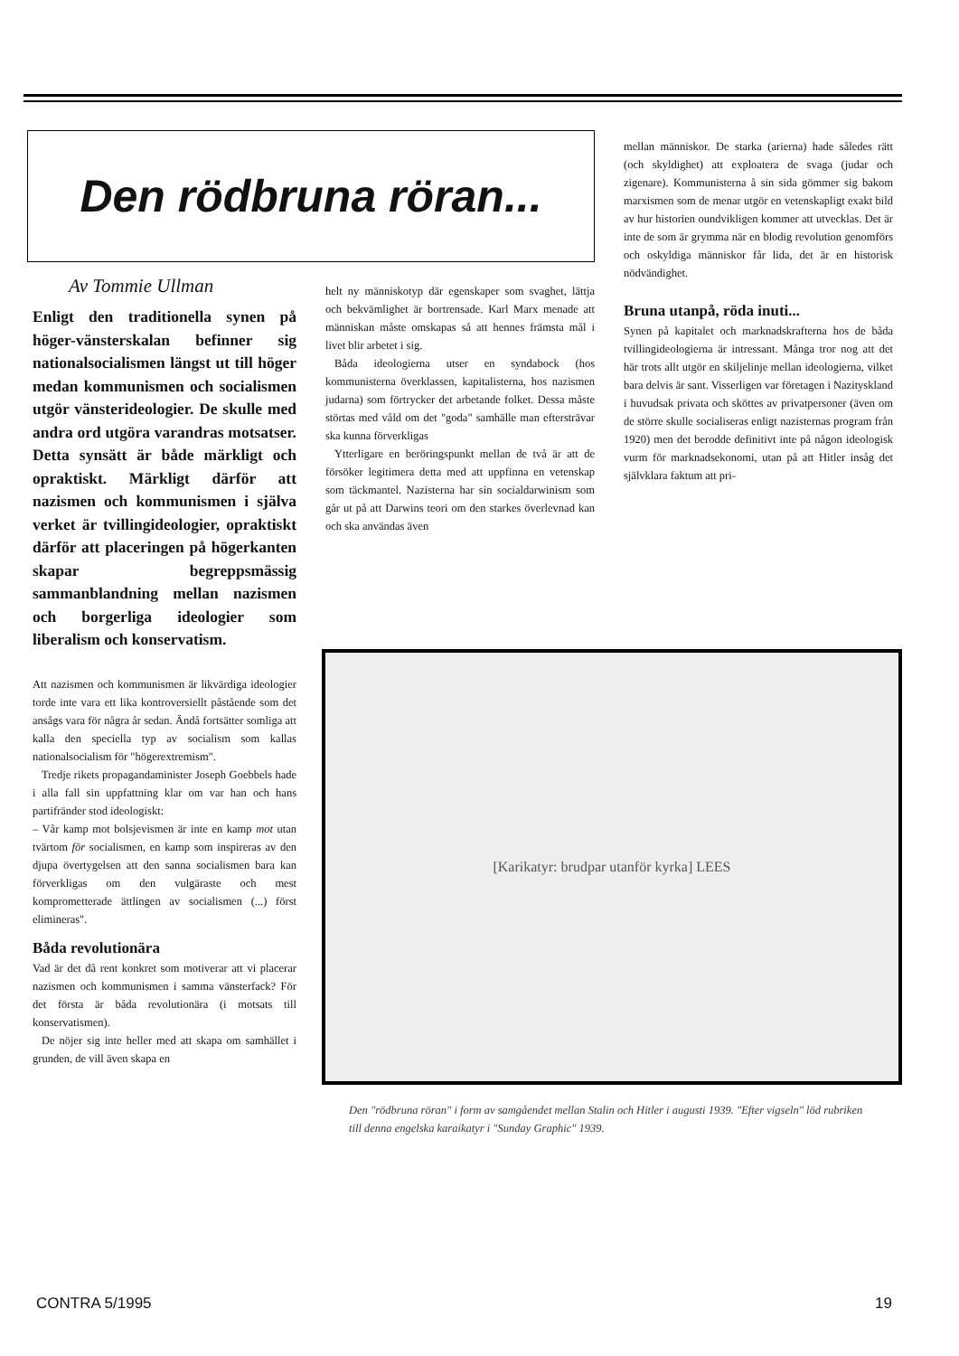Den rödbruna röran...
Av Tommie Ullman
Enligt den traditionella synen på höger-vänsterskalan befinner sig nationalsocialismen längst ut till höger medan kommunismen och socialismen utgör vänsterideologier. De skulle med andra ord utgöra varandras motsatser. Detta synsätt är både märkligt och opraktiskt. Märkligt därför att nazismen och kommunismen i själva verket är tvillingideologier, opraktiskt därför att placeringen på högerkanten skapar begreppsmässig sammanblandning mellan nazismen och borgerliga ideologier som liberalism och konservatism.
Att nazismen och kommunismen är likvärdiga ideologier torde inte vara ett lika kontroversiellt påstående som det ansågs vara för några år sedan. Ändå fortsätter somliga att kalla den speciella typ av socialism som kallas nationalsocialism för "högerextremism".
Tredje rikets propagandaminister Joseph Goebbels hade i alla fall sin uppfattning klar om var han och hans partifränder stod ideologiskt:
– Vår kamp mot bolsjevismen är inte en kamp mot utan tvärtom för socialismen, en kamp som inspireras av den djupa övertygelsen att den sanna socialismen bara kan förverkligas om den vulgäraste och mest komprometterade ättlingen av socialismen (...) först elimineras".
Båda revolutionära
Vad är det då rent konkret som motiverar att vi placerar nazismen och kommunismen i samma vänsterfack? För det första är båda revolutionära (i motsats till konservatismen).
De nöjer sig inte heller med att skapa om samhället i grunden, de vill även skapa en
helt ny människotyp där egenskaper som svaghet, lättja och bekvämlighet är bortrensade. Karl Marx menade att människan måste omskapas så att hennes främsta mål i livet blir arbetet i sig.
Båda ideologierna utser en syndabock (hos kommunisterna överklassen, kapitalisterna, hos nazismen judarna) som förtrycker det arbetande folket. Dessa måste störtas med våld om det "goda" samhälle man eftersträvar ska kunna förverkligas
Ytterligare en beröringspunkt mellan de två är att de försöker legitimera detta med att uppfinna en vetenskap som täckmantel. Nazisterna har sin socialdarwinism som går ut på att Darwins teori om den starkes överlevnad kan och ska användas även
mellan människor. De starka (arierna) hade således rätt (och skyldighet) att exploatera de svaga (judar och zigenare). Kommunisterna å sin sida gömmer sig bakom marxismen som de menar utgör en vetenskapligt exakt bild av hur historien oundvikligen kommer att utvecklas. Det är inte de som är grymma när en blodig revolution genomförs och oskyldiga människor får lida, det är en historisk nödvändighet.
Bruna utanpå, röda inuti...
Synen på kapitalet och marknadskrafterna hos de båda tvillingideologierna är intressant. Många tror nog att det här trots allt utgör en skiljelinje mellan ideologierna, vilket bara delvis är sant. Visserligen var företagen i Nazityskland i huvudsak privata och sköttes av privatpersoner (även om de större skulle socialiseras enligt nazisternas program från 1920) men det berodde definitivt inte på någon ideologisk vurm för marknadsekonomi, utan på att Hitler insåg det självklara faktum att pri-
[Karikatyr: brudpar utanför kyrka] LEES
Den "rödbruna röran" i form av samgåendet mellan Stalin och Hitler i augusti 1939. "Efter vigseln" löd rubriken till denna engelska karaikatyr i "Sunday Graphic" 1939.
CONTRA 5/1995 19